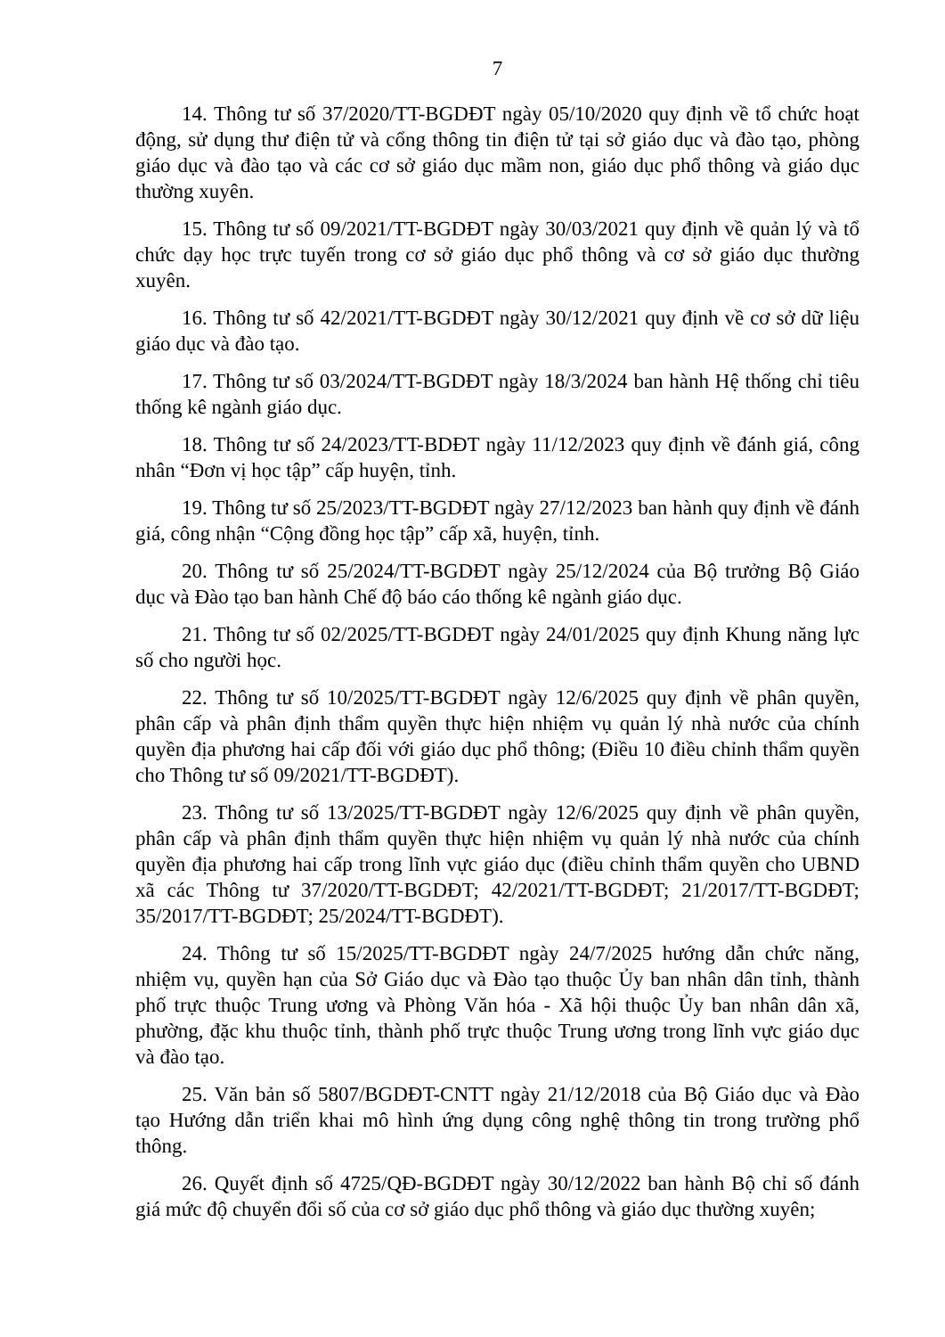7
14. Thông tư số 37/2020/TT-BGDĐT ngày 05/10/2020 quy định về tổ chức hoạt động, sử dụng thư điện tử và cổng thông tin điện tử tại sở giáo dục và đào tạo, phòng giáo dục và đào tạo và các cơ sở giáo dục mầm non, giáo dục phổ thông và giáo dục thường xuyên.
15. Thông tư số 09/2021/TT-BGDĐT ngày 30/03/2021 quy định về quản lý và tổ chức dạy học trực tuyến trong cơ sở giáo dục phổ thông và cơ sở giáo dục thường xuyên.
16. Thông tư số 42/2021/TT-BGDĐT ngày 30/12/2021 quy định về cơ sở dữ liệu giáo dục và đào tạo.
17. Thông tư số 03/2024/TT-BGDĐT ngày 18/3/2024 ban hành Hệ thống chỉ tiêu thống kê ngành giáo dục.
18. Thông tư số 24/2023/TT-BDĐT ngày 11/12/2023 quy định về đánh giá, công nhân “Đơn vị học tập” cấp huyện, tỉnh.
19. Thông tư số 25/2023/TT-BGDĐT ngày 27/12/2023 ban hành quy định về đánh giá, công nhận “Cộng đồng học tập” cấp xã, huyện, tỉnh.
20. Thông tư số 25/2024/TT-BGDĐT ngày 25/12/2024 của Bộ trưởng Bộ Giáo dục và Đào tạo ban hành Chế độ báo cáo thống kê ngành giáo dục.
21. Thông tư số 02/2025/TT-BGDĐT ngày 24/01/2025 quy định Khung năng lực số cho người học.
22. Thông tư số 10/2025/TT-BGDĐT ngày 12/6/2025 quy định về phân quyền, phân cấp và phân định thẩm quyền thực hiện nhiệm vụ quản lý nhà nước của chính quyền địa phương hai cấp đối với giáo dục phổ thông; (Điều 10 điều chỉnh thẩm quyền cho Thông tư số 09/2021/TT-BGDĐT).
23. Thông tư số 13/2025/TT-BGDĐT ngày 12/6/2025 quy định về phân quyền, phân cấp và phân định thẩm quyền thực hiện nhiệm vụ quản lý nhà nước của chính quyền địa phương hai cấp trong lĩnh vực giáo dục (điều chỉnh thẩm quyền cho UBND xã các Thông tư 37/2020/TT-BGDĐT; 42/2021/TT-BGDĐT; 21/2017/TT-BGDĐT; 35/2017/TT-BGDĐT; 25/2024/TT-BGDĐT).
24. Thông tư số 15/2025/TT-BGDĐT ngày 24/7/2025 hướng dẫn chức năng, nhiệm vụ, quyền hạn của Sở Giáo dục và Đào tạo thuộc Ủy ban nhân dân tỉnh, thành phố trực thuộc Trung ương và Phòng Văn hóa - Xã hội thuộc Ủy ban nhân dân xã, phường, đặc khu thuộc tỉnh, thành phố trực thuộc Trung ương trong lĩnh vực giáo dục và đào tạo.
25. Văn bản số 5807/BGDĐT-CNTT ngày 21/12/2018 của Bộ Giáo dục và Đào tạo Hướng dẫn triển khai mô hình ứng dụng công nghệ thông tin trong trường phổ thông.
26. Quyết định số 4725/QĐ-BGDĐT ngày 30/12/2022 ban hành Bộ chỉ số đánh giá mức độ chuyển đổi số của cơ sở giáo dục phổ thông và giáo dục thường xuyên;